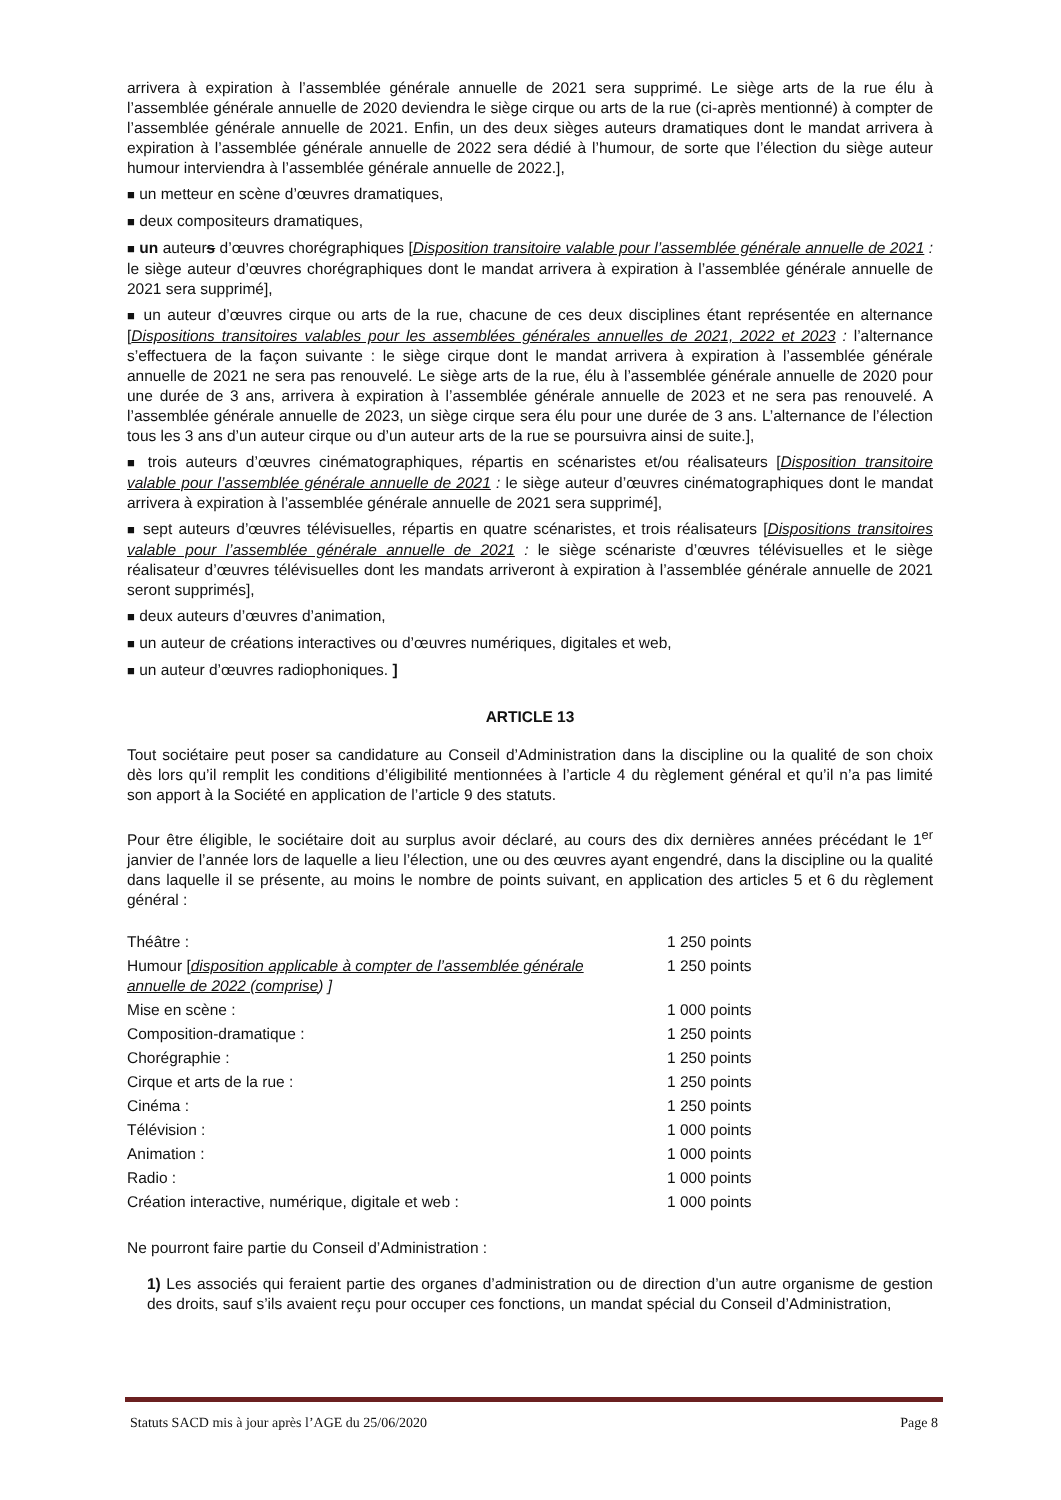arrivera à expiration à l’assemblée générale annuelle de 2021 sera supprimé. Le siège arts de la rue élu à l’assemblée générale annuelle de 2020 deviendra le siège cirque ou arts de la rue (ci-après mentionné) à compter de l’assemblée générale annuelle de 2021. Enfin, un des deux sièges auteurs dramatiques dont le mandat arrivera à expiration à l’assemblée générale annuelle de 2022 sera dédié à l’humour, de sorte que l’élection du siège auteur humour interviendra à l’assemblée générale annuelle de 2022.],
■ un metteur en scène d’œuvres dramatiques,
■ deux compositeurs dramatiques,
■ un auteurs d’œuvres chorégraphiques [Disposition transitoire valable pour l’assemblée générale annuelle de 2021 : le siège auteur d’œuvres chorégraphiques dont le mandat arrivera à expiration à l’assemblée générale annuelle de 2021 sera supprimé],
■ un auteur d’œuvres cirque ou arts de la rue, chacune de ces deux disciplines étant représentée en alternance [Dispositions transitoires valables pour les assemblées générales annuelles de 2021, 2022 et 2023 : l’alternance s’effectuera de la façon suivante : le siège cirque dont le mandat arrivera à expiration à l’assemblée générale annuelle de 2021 ne sera pas renouvelé. Le siège arts de la rue, élu à l’assemblée générale annuelle de 2020 pour une durée de 3 ans, arrivera à expiration à l’assemblée générale annuelle de 2023 et ne sera pas renouvelé. A l’assemblée générale annuelle de 2023, un siège cirque sera élu pour une durée de 3 ans. L’alternance de l’élection tous les 3 ans d’un auteur cirque ou d’un auteur arts de la rue se poursuivra ainsi de suite.],
■ trois auteurs d’œuvres cinématographiques, répartis en scénaristes et/ou réalisateurs [Disposition transitoire valable pour l’assemblée générale annuelle de 2021 : le siège auteur d’œuvres cinématographiques dont le mandat arrivera à expiration à l’assemblée générale annuelle de 2021 sera supprimé],
■ sept auteurs d’œuvres télévisuelles, répartis en quatre scénaristes, et trois réalisateurs [Dispositions transitoires valable pour l’assemblée générale annuelle de 2021 : le siège scénariste d’œuvres télévisuelles et le siège réalisateur d’œuvres télévisuelles dont les mandats arriveront à expiration à l’assemblée générale annuelle de 2021 seront supprimés],
■ deux auteurs d’œuvres d’animation,
■ un auteur de créations interactives ou d’œuvres numériques, digitales et web,
■ un auteur d’œuvres radiophoniques. ]
ARTICLE 13
Tout sociétaire peut poser sa candidature au Conseil d’Administration dans la discipline ou la qualité de son choix dès lors qu’il remplit les conditions d’éligibilité mentionnées à l’article 4 du règlement général et qu’il n’a pas limité son apport à la Société en application de l’article 9 des statuts.
Pour être éligible, le sociétaire doit au surplus avoir déclaré, au cours des dix dernières années précédant le 1<sup>er</sup> janvier de l’année lors de laquelle a lieu l’élection, une ou des œuvres ayant engendré, dans la discipline ou la qualité dans laquelle il se présente, au moins le nombre de points suivant, en application des articles 5 et 6 du règlement général :
| Théâtre : | 1 250 points |
| Humour [ disposition applicable à compter de l’assemblée générale annuelle de 2022 (comprise ) ] | 1 250 points |
| Mise en scène : | 1 000 points |
| Composition-dramatique : | 1 250 points |
| Chorégraphie : | 1 250 points |
| Cirque et arts de la rue : | 1 250 points |
| Cinéma : | 1 250 points |
| Télévision : | 1 000 points |
| Animation : | 1 000 points |
| Radio : | 1 000 points |
| Création interactive, numérique, digitale et web : | 1 000 points |
Ne pourront faire partie du Conseil d’Administration :
1) Les associés qui feraient partie des organes d’administration ou de direction d’un autre organisme de gestion des droits, sauf s’ils avaient reçu pour occuper ces fonctions, un mandat spécial du Conseil d’Administration,
Statuts SACD mis à jour après l’AGE du 25/06/2020 Page 8